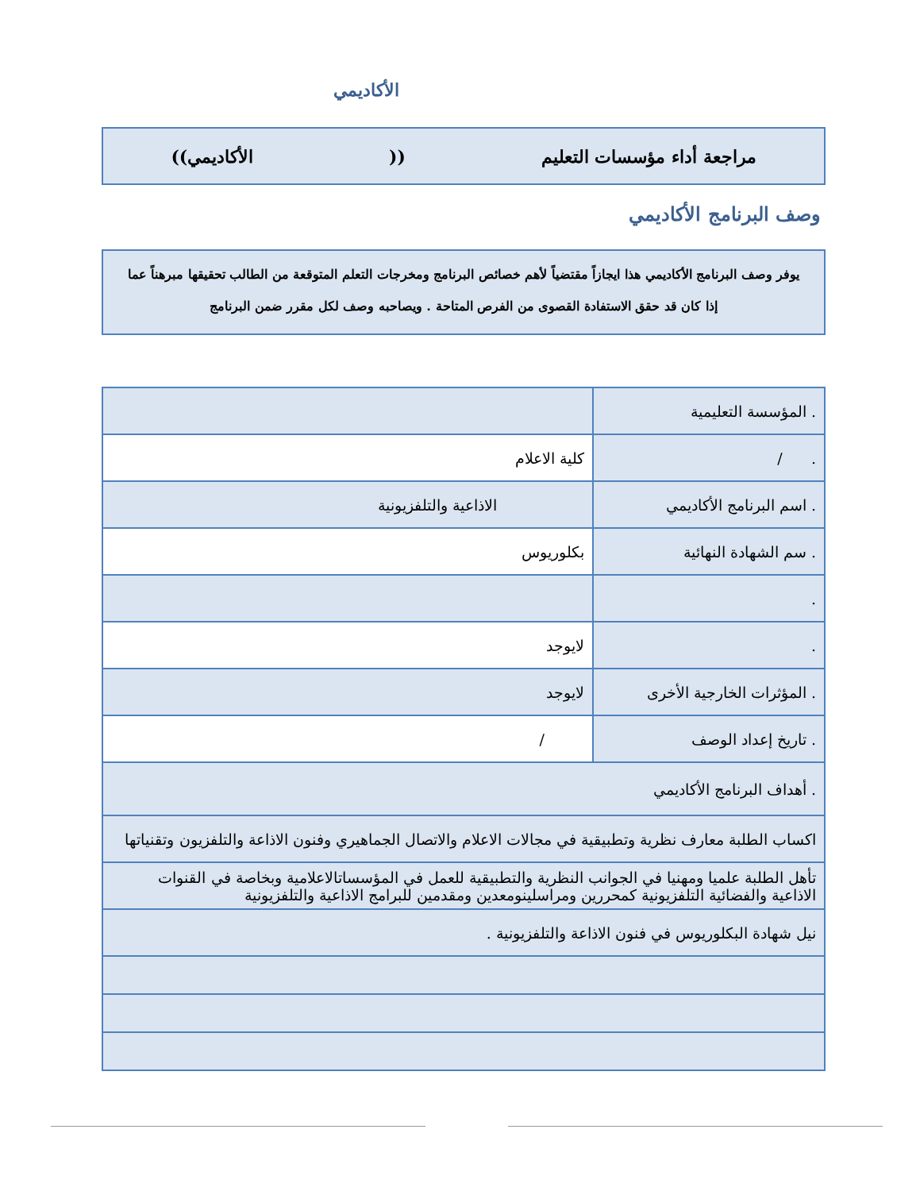الأكاديمي
مراجعة أداء مؤسسات التعليم ((الأكاديمي))
وصف البرنامج الأكاديمي
يوفر وصف البرنامج الأكاديمي هذا ايجازاً مقتضياً لأهم خصائص البرنامج ومخرجات التعلم المتوقعة من الطالب تحقيقها مبرهناً عما إذا كان قد حقق الاستفادة القصوى من الفرص المتاحة . ويصاحبه وصف لكل مقرر ضمن البرنامج
| . المؤسسة التعليمية | |
| . / | كلية الاعلام |
| . اسم البرنامج الأكاديمي | الاذاعية والتلفزيونية |
| . سم الشهادة النهائية | بكلوريوس |
| . | |
| . | لايوجد |
| . المؤثرات الخارجية الأخرى | لايوجد |
| . تاريخ إعداد الوصف | / |
| . أهداف البرنامج الأكاديمي | |
| اكساب الطلبة معارف نظرية وتطبيقية في مجالات الاعلام والاتصال الجماهيري وفنون الاذاعة والتلفزيون وتقنياتها | |
| تأهل الطلبة علميا ومهنيا في الجوانب النظرية والتطبيقية للعمل في المؤسساتالاعلامية وبخاصة في القنوات الاذاعية والفضائية التلفزيونية كمحررين ومراسلينومعدين ومقدمين للبرامج الاذاعية والتلفزيونية | |
| نيل شهادة البكلوريوس في فنون الاذاعة والتلفزيونية . | |